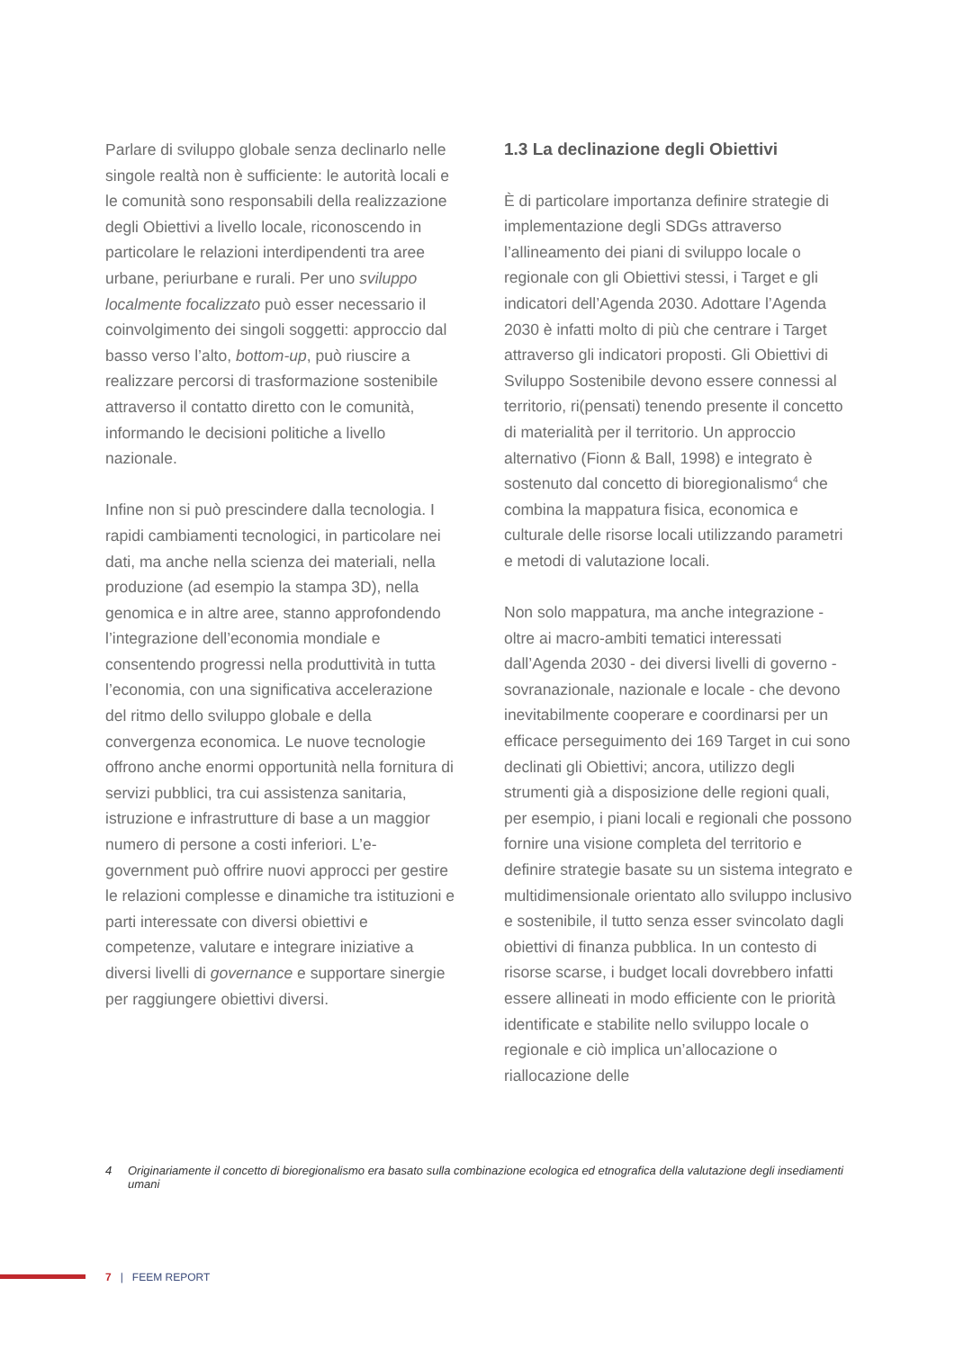Parlare di sviluppo globale senza declinarlo nelle singole realtà non è sufficiente: le autorità locali e le comunità sono responsabili della realizzazione degli Obiettivi a livello locale, riconoscendo in particolare le relazioni interdipendenti tra aree urbane, periurbane e rurali. Per uno sviluppo localmente focalizzato può esser necessario il coinvolgimento dei singoli soggetti: approccio dal basso verso l’alto, bottom-up, può riuscire a realizzare percorsi di trasformazione sostenibile attraverso il contatto diretto con le comunità, informando le decisioni politiche a livello nazionale.
Infine non si può prescindere dalla tecnologia. I rapidi cambiamenti tecnologici, in particolare nei dati, ma anche nella scienza dei materiali, nella produzione (ad esempio la stampa 3D), nella genomica e in altre aree, stanno approfondendo l’integrazione dell’economia mondiale e consentendo progressi nella produttività in tutta l’economia, con una significativa accelerazione del ritmo dello sviluppo globale e della convergenza economica. Le nuove tecnologie offrono anche enormi opportunità nella fornitura di servizi pubblici, tra cui assistenza sanitaria, istruzione e infrastrutture di base a un maggior numero di persone a costi inferiori. L’e-government può offrire nuovi approcci per gestire le relazioni complesse e dinamiche tra istituzioni e parti interessate con diversi obiettivi e competenze, valutare e integrare iniziative a diversi livelli di governance e supportare sinergie per raggiungere obiettivi diversi.
1.3 La declinazione degli Obiettivi
È di particolare importanza definire strategie di implementazione degli SDGs attraverso l’allineamento dei piani di sviluppo locale o regionale con gli Obiettivi stessi, i Target e gli indicatori dell’Agenda 2030. Adottare l’Agenda 2030 è infatti molto di più che centrare i Target attraverso gli indicatori proposti. Gli Obiettivi di Sviluppo Sostenibile devono essere connessi al territorio, ri(pensati) tenendo presente il concetto di materialità per il territorio. Un approccio alternativo (Fionn & Ball, 1998) e integrato è sostenuto dal concetto di bioregionalismo<sup>4</sup> che combina la mappatura fisica, economica e culturale delle risorse locali utilizzando parametri e metodi di valutazione locali.
Non solo mappatura, ma anche integrazione - oltre ai macro-ambiti tematici interessati dall’Agenda 2030 - dei diversi livelli di governo - sovranazionale, nazionale e locale - che devono inevitabilmente cooperare e coordinarsi per un efficace perseguimento dei 169 Target in cui sono declinati gli Obiettivi; ancora, utilizzo degli strumenti già a disposizione delle regioni quali, per esempio, i piani locali e regionali che possono fornire una visione completa del territorio e definire strategie basate su un sistema integrato e multidimensionale orientato allo sviluppo inclusivo e sostenibile, il tutto senza esser svincolato dagli obiettivi di finanza pubblica. In un contesto di risorse scarse, i budget locali dovrebbero infatti essere allineati in modo efficiente con le priorità identificate e stabilite nello sviluppo locale o regionale e ciò implica un’allocazione o riallocazione delle
4 Originariamente il concetto di bioregionalismo era basato sulla combinazione ecologica ed etnografica della valutazione degli insediamenti umani
7 | FEEM REPORT